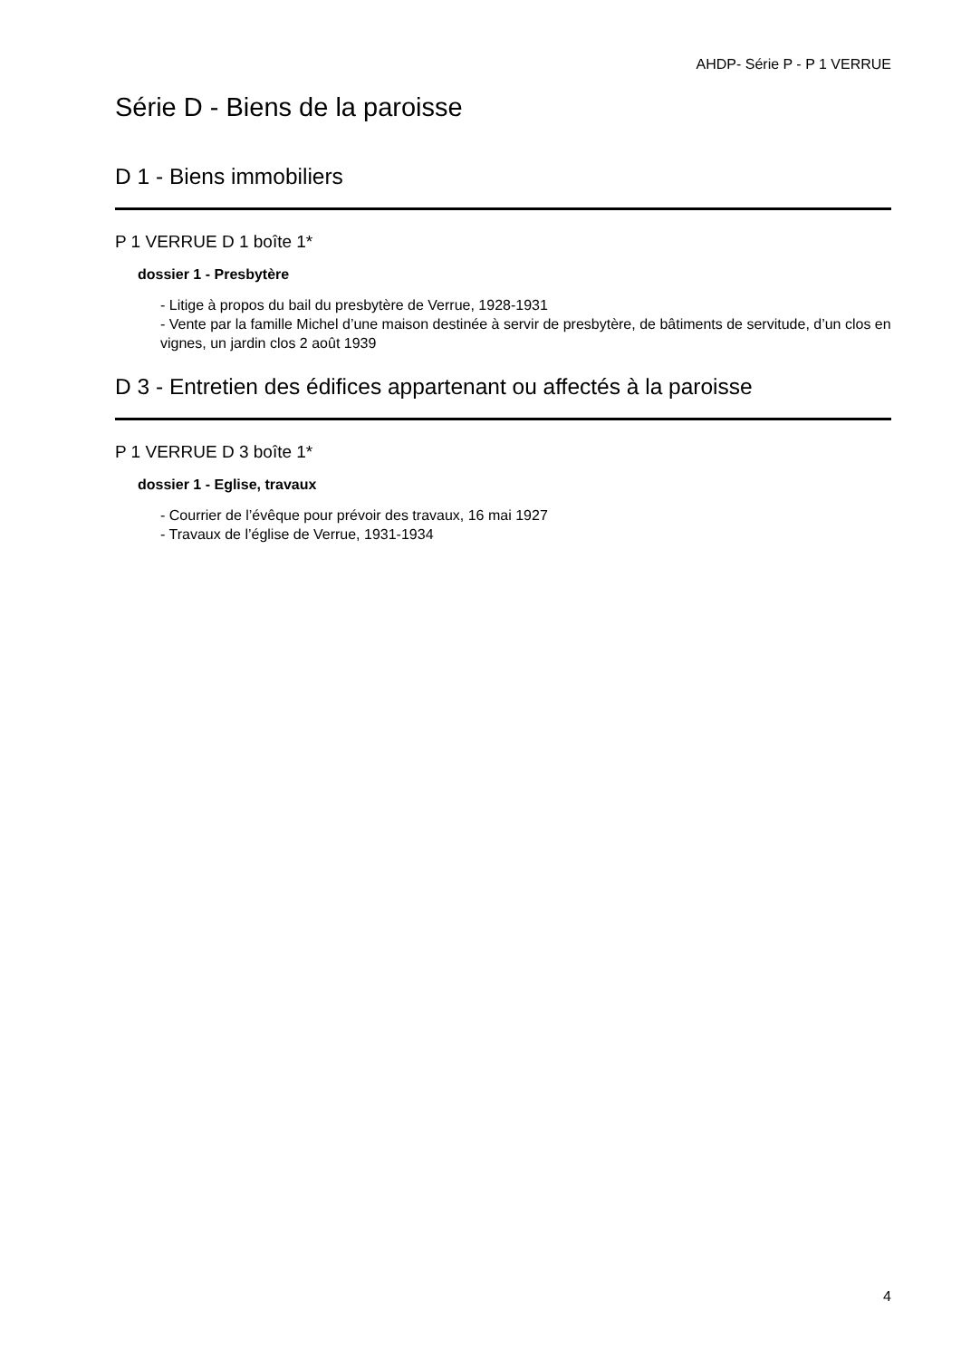AHDP- Série P - P 1 VERRUE
Série D - Biens de la paroisse
D 1 - Biens immobiliers
P 1 VERRUE D 1 boîte 1*
dossier 1 - Presbytère
- Litige à propos du bail du presbytère de Verrue, 1928-1931
- Vente par la famille Michel d’une maison destinée à servir de presbytère, de bâtiments de servitude, d’un clos en vignes, un jardin clos 2 août 1939
D 3 - Entretien des édifices appartenant ou affectés à la paroisse
P 1 VERRUE D 3 boîte 1*
dossier 1 - Eglise, travaux
- Courrier de l’évêque pour prévoir des travaux, 16 mai 1927
- Travaux de l’église de Verrue, 1931-1934
4